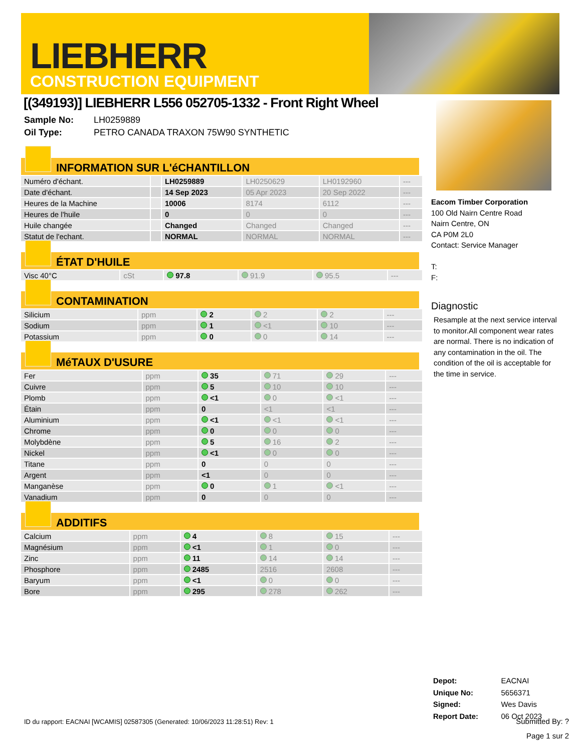LIEBHERR
CONSTRUCTION EQUIPMENT
[(349193)] LIEBHERR L556 052705-1332 - Front Right Wheel
Sample No: LH0259889
Oil Type: PETRO CANADA TRAXON 75W90 SYNTHETIC
INFORMATION SUR L'éCHANTILLON
| Numéro d'échant. | | LH0259889 | LH0250629 | LH0192960 | --- |
| Date d'échant. | | 14 Sep 2023 | 05 Apr 2023 | 20 Sep 2022 | --- |
| Heures de la Machine | | 10006 | 8174 | 6112 | --- |
| Heures de l'huile | | 0 | 0 | 0 | --- |
| Huile changée | | Changed | Changed | Changed | --- |
| Statut de l'echant. | | NORMAL | NORMAL | NORMAL | --- |
ÉTAT D'HUILE
| Visc 40°C | cSt | 97.8 | 91.9 | 95.5 | --- |
CONTAMINATION
| Silicium | ppm | 2 | 2 | 2 | --- |
| Sodium | ppm | 1 | <1 | 10 | --- |
| Potassium | ppm | 0 | 0 | 14 | --- |
MéTAUX D'USURE
| Fer | ppm | 35 | 71 | 29 | --- |
| Cuivre | ppm | 5 | 10 | 10 | --- |
| Plomb | ppm | <1 | 0 | <1 | --- |
| Étain | ppm | 0 | <1 | <1 | --- |
| Aluminium | ppm | <1 | <1 | <1 | --- |
| Chrome | ppm | 0 | 0 | 0 | --- |
| Molybdène | ppm | 5 | 16 | 2 | --- |
| Nickel | ppm | <1 | 0 | 0 | --- |
| Titane | ppm | 0 | 0 | 0 | --- |
| Argent | ppm | <1 | 0 | 0 | --- |
| Manganèse | ppm | 0 | 1 | <1 | --- |
| Vanadium | ppm | 0 | 0 | 0 | --- |
ADDITIFS
| Calcium | ppm | 4 | 8 | 15 | --- |
| Magnésium | ppm | <1 | 1 | 0 | --- |
| Zinc | ppm | 11 | 14 | 14 | --- |
| Phosphore | ppm | 2485 | 2516 | 2608 | --- |
| Baryum | ppm | <1 | 0 | 0 | --- |
| Bore | ppm | 295 | 278 | 262 | --- |
Eacom Timber Corporation
100 Old Nairn Centre Road
Nairn Centre, ON
CA P0M 2L0
Contact: Service Manager
T:
F:
Diagnostic
Resample at the next service interval to monitor.All component wear rates are normal. There is no indication of any contamination in the oil. The condition of the oil is acceptable for the time in service.
| Depot: | EACNAI |
| Unique No: | 5656371 |
| Signed: | Wes Davis |
| Report Date: | 06 Oct 2023 |
ID du rapport: EACNAI [WCAMIS] 02587305 (Generated: 10/06/2023 11:28:51) Rev: 1 Submitted By: ?
Page 1 sur 2